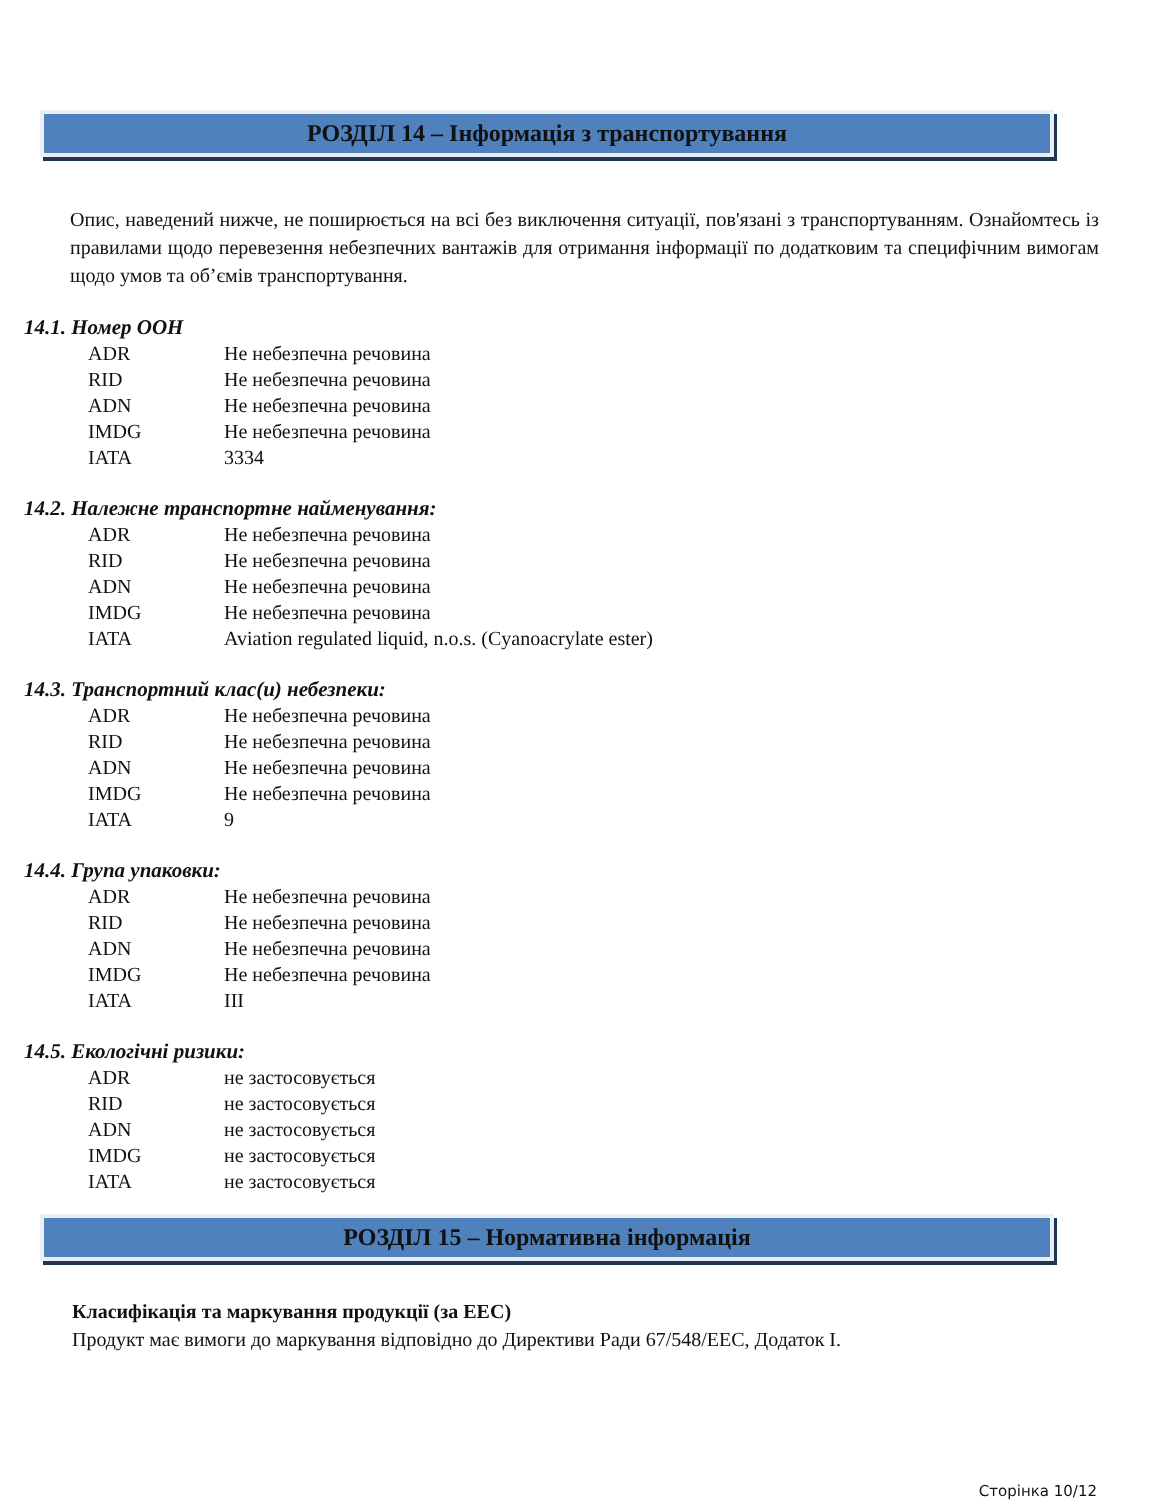РОЗДІЛ 14 – Інформація з транспортування
Опис, наведений нижче, не поширюється на всі без виключення ситуації, пов'язані з транспортуванням. Ознайомтесь із правилами щодо перевезення небезпечних вантажів для отримання інформації по додатковим та специфічним вимогам щодо умов та об’ємів транспортування.
14.1. Номер ООН
| ADR | Не небезпечна речовина |
| RID | Не небезпечна речовина |
| ADN | Не небезпечна речовина |
| IMDG | Не небезпечна речовина |
| IATA | 3334 |
14.2. Належне транспортне найменування:
| ADR | Не небезпечна речовина |
| RID | Не небезпечна речовина |
| ADN | Не небезпечна речовина |
| IMDG | Не небезпечна речовина |
| IATA | Aviation regulated liquid, n.o.s. (Cyanoacrylate ester) |
14.3. Транспортний клас(и) небезпеки:
| ADR | Не небезпечна речовина |
| RID | Не небезпечна речовина |
| ADN | Не небезпечна речовина |
| IMDG | Не небезпечна речовина |
| IATA | 9 |
14.4. Група упаковки:
| ADR | Не небезпечна речовина |
| RID | Не небезпечна речовина |
| ADN | Не небезпечна речовина |
| IMDG | Не небезпечна речовина |
| IATA | III |
14.5. Екологічні ризики:
| ADR | не застосовується |
| RID | не застосовується |
| ADN | не застосовується |
| IMDG | не застосовується |
| IATA | не застосовується |
РОЗДІЛ 15 – Нормативна інформація
Класифікація та маркування продукції (за ЕЕС)
Продукт має вимоги до маркування відповідно до Директиви Ради 67/548/ЕЕС, Додаток I.
Сторінка 10/12